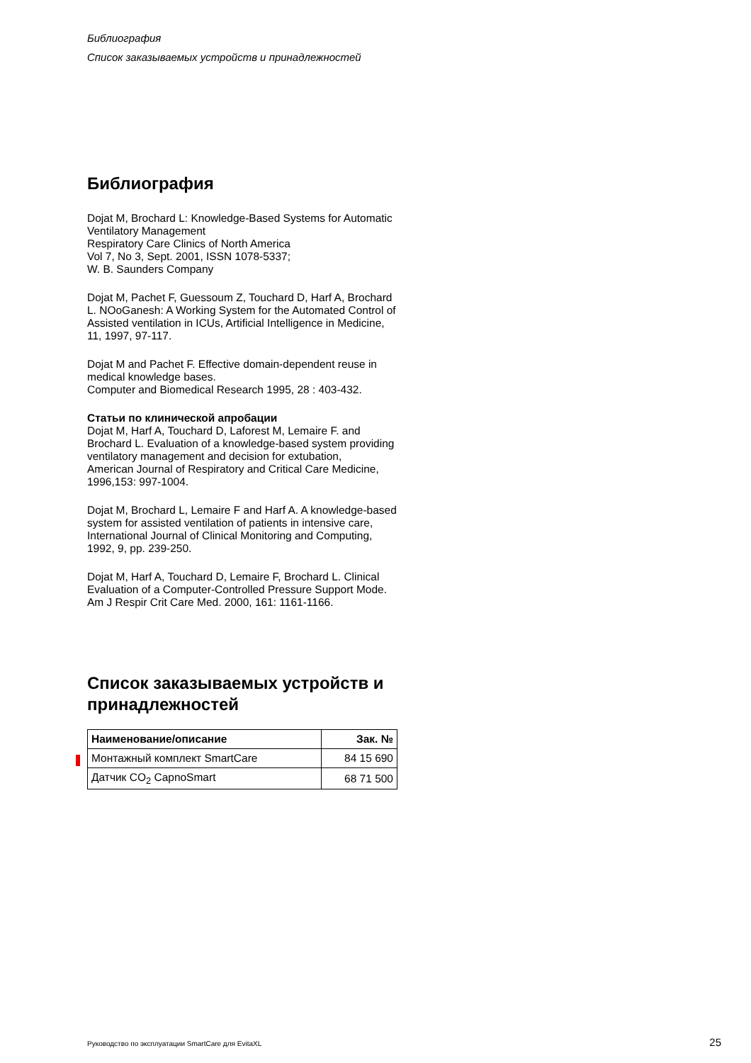Библиография
Список заказываемых устройств и принадлежностей
Библиография
Dojat M, Brochard L: Knowledge-Based Systems for Automatic Ventilatory Management
Respiratory Care Clinics of North America
Vol 7, No 3, Sept. 2001, ISSN 1078-5337;
W. B. Saunders Company
Dojat M, Pachet F, Guessoum Z, Touchard D, Harf A, Brochard L. NOoGanesh: A Working System for the Automated Control of Assisted ventilation in ICUs, Artificial Intelligence in Medicine, 11, 1997, 97-117.
Dojat M and Pachet F. Effective domain-dependent reuse in medical knowledge bases.
Computer and Biomedical Research 1995, 28 : 403-432.
Статьи по клинической апробации
Dojat M, Harf A, Touchard D, Laforest M, Lemaire F. and Brochard L. Evaluation of a knowledge-based system providing ventilatory management and decision for extubation,
American Journal of Respiratory and Critical Care Medicine, 1996,153: 997-1004.
Dojat M, Brochard L, Lemaire F and Harf A. A knowledge-based system for assisted ventilation of patients in intensive care, International Journal of Clinical Monitoring and Computing, 1992, 9, pp. 239-250.
Dojat M, Harf A, Touchard D, Lemaire F, Brochard L. Clinical Evaluation of a Computer-Controlled Pressure Support Mode. Am J Respir Crit Care Med. 2000, 161: 1161-1166.
Список заказываемых устройств и принадлежностей
| Наименование/описание | Зак. № |
| --- | --- |
| Монтажный комплект SmartCare | 84 15 690 |
| Датчик CO<sub>2</sub> CapnoSmart | 68 71 500 |
Руководство по эксплуатации SmartCare для EvitaXL 25